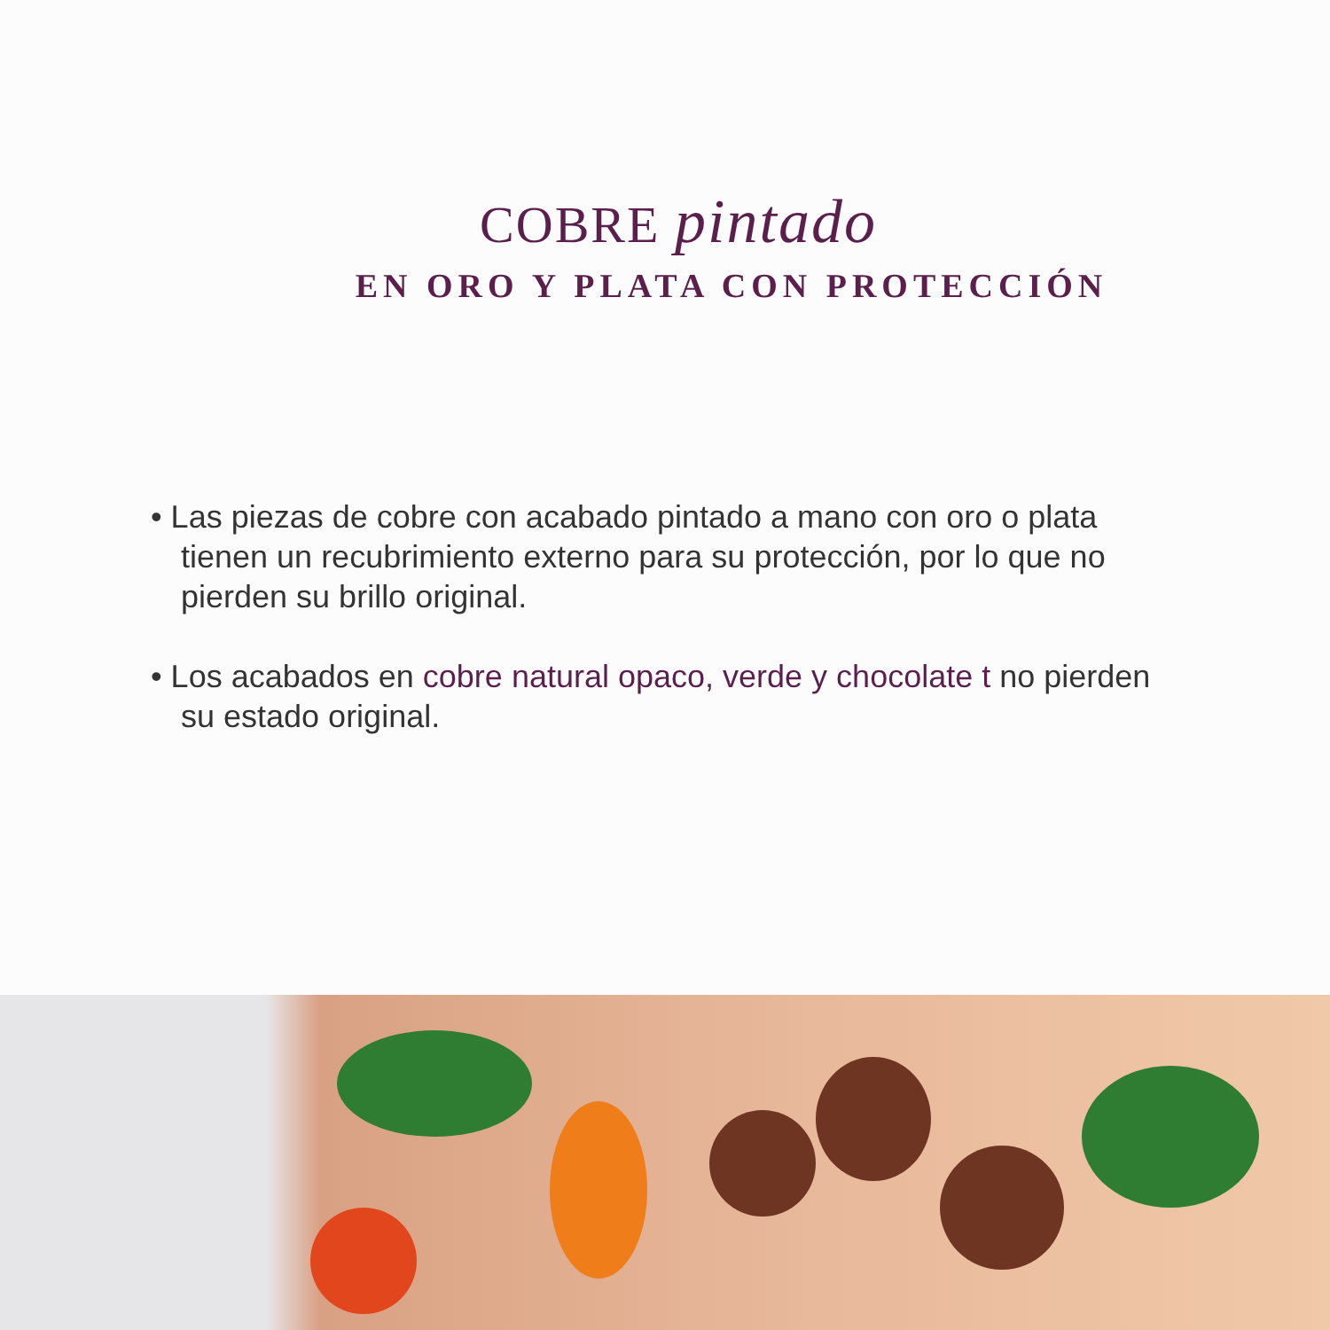COBRE pintado
EN ORO Y PLATA CON PROTECCIÓN
• Las piezas de cobre con acabado pintado a mano con oro o plata tienen un recubrimiento externo para su protección, por lo que no pierden su brillo original.
• Los acabados en cobre natural opaco, verde y chocolate t no pierden su estado original.